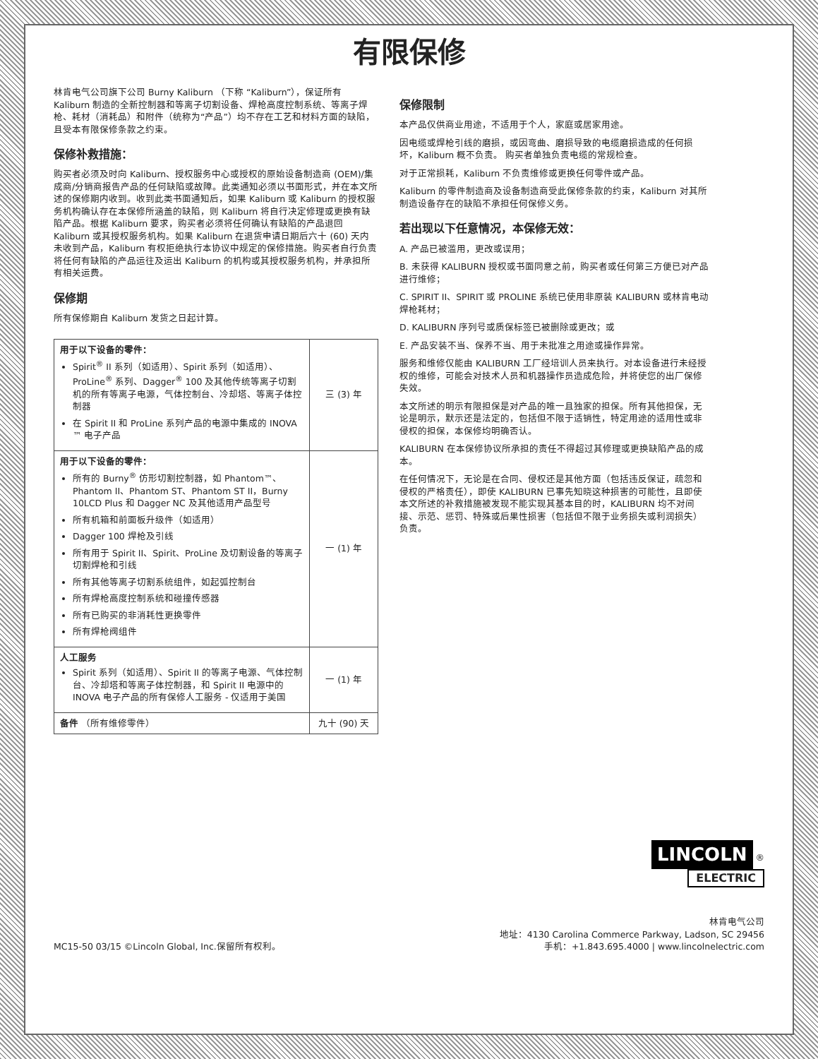有限保修
林肯电气公司旗下公司 Burny Kaliburn （下称 “Kaliburn”），保证所有 Kaliburn 制造的全新控制器和等离子切割设备、焊枪高度控制系统、等离子焊枪、耗材（消耗品）和附件（统称为“产品”）均不存在工艺和材料方面的缺陷，且受本有限保修条款之约束。
保修补救措施：
购买者必须及时向 Kaliburn、授权服务中心或授权的原始设备制造商 (OEM)/集成商/分销商报告产品的任何缺陷或故障。此类通知必须以书面形式，并在本文所述的保修期内收到。收到此类书面通知后，如果 Kaliburn 或 Kaliburn 的授权服务机构确认存在本保修所涵盖的缺陷，则 Kaliburn 将自行决定修理或更换有缺陷产品。根据 Kaliburn 要求，购买者必须将任何确认有缺陷的产品退回 Kaliburn 或其授权服务机构。如果 Kaliburn 在退货申请日期后六十 (60) 天内未收到产品，Kaliburn 有权拒绝执行本协议中规定的保修措施。购买者自行负责将任何有缺陷的产品运往及运出 Kaliburn 的机构或其授权服务机构，并承担所有相关运费。
保修期
所有保修期自 Kaliburn 发货之日起计算。
| 用于以下设备的零件： Spirit<sup>®</sup> II 系列（如适用）、Spirit 系列（如适用）、ProLine<sup>®</sup> 系列、Dagger<sup>®</sup> 100 及其他传统等离子切割机的所有等离子电源，气体控制台、冷却塔、等离子体控制器 在 Spirit II 和 ProLine 系列产品的电源中集成的 INOVA ™ 电子产品 | 三 (3) 年 |
| 用于以下设备的零件： 所有的 Burny<sup>®</sup> 仿形切割控制器，如 Phantom™、Phantom II、Phantom ST、Phantom ST II，Burny 10LCD Plus 和 Dagger NC 及其他适用产品型号 所有机箱和前面板升级件（如适用） Dagger 100 焊枪及引线 所有用于 Spirit II、Spirit、ProLine 及切割设备的等离子切割焊枪和引线 所有其他等离子切割系统组件，如起弧控制台 所有焊枪高度控制系统和碰撞传感器 所有已购买的非消耗性更换零件 所有焊枪阀组件 | 一 (1) 年 |
| 人工服务 Spirit 系列（如适用）、Spirit II 的等离子电源、气体控制台、冷却塔和等离子体控制器，和 Spirit II 电源中的 INOVA 电子产品的所有保修人工服务 - 仅适用于美国 | 一 (1) 年 |
| 备件 （所有维修零件） | 九十 (90) 天 |
保修限制
本产品仅供商业用途，不适用于个人，家庭或居家用途。
因电缆或焊枪引线的磨损，或因弯曲、磨损导致的电缆磨损造成的任何损坏，Kaliburn 概不负责。 购买者单独负责电缆的常规检查。
对于正常损耗，Kaliburn 不负责维修或更换任何零件或产品。
Kaliburn 的零件制造商及设备制造商受此保修条款的约束，Kaliburn 对其所制造设备存在的缺陷不承担任何保修义务。
若出现以下任意情况，本保修无效：
A. 产品已被滥用，更改或误用；
B. 未获得 KALIBURN 授权或书面同意之前，购买者或任何第三方便已对产品进行维修；
C. SPIRIT II、SPIRIT 或 PROLINE 系统已使用非原装 KALIBURN 或林肯电动焊枪耗材；
D. KALIBURN 序列号或质保标签已被删除或更改；或
E. 产品安装不当、保养不当、用于未批准之用途或操作异常。
服务和维修仅能由 KALIBURN 工厂经培训人员来执行。对本设备进行未经授权的维修，可能会对技术人员和机器操作员造成危险，并将使您的出厂保修失效。
本文所述的明示有限担保是对产品的唯一且独家的担保。所有其他担保，无论是明示，默示还是法定的，包括但不限于适销性，特定用途的适用性或非侵权的担保，本保修均明确否认。
KALIBURN 在本保修协议所承担的责任不得超过其修理或更换缺陷产品的成本。
在任何情况下，无论是在合同、侵权还是其他方面（包括违反保证，疏忽和侵权的严格责任），即使 KALIBURN 已事先知晓这种损害的可能性，且即使本文所述的补救措施被发现不能实现其基本目的时，KALIBURN 均不对间接、示范、惩罚、特殊或后果性损害（包括但不限于业务损失或利润损失）负责。
LINCOLN ®
ELECTRIC
MC15-50 03/15 ©Lincoln Global, Inc.保留所有权利。
林肯电气公司
地址：4130 Carolina Commerce Parkway, Ladson, SC 29456
手机：+1.843.695.4000 | www.lincolnelectric.com